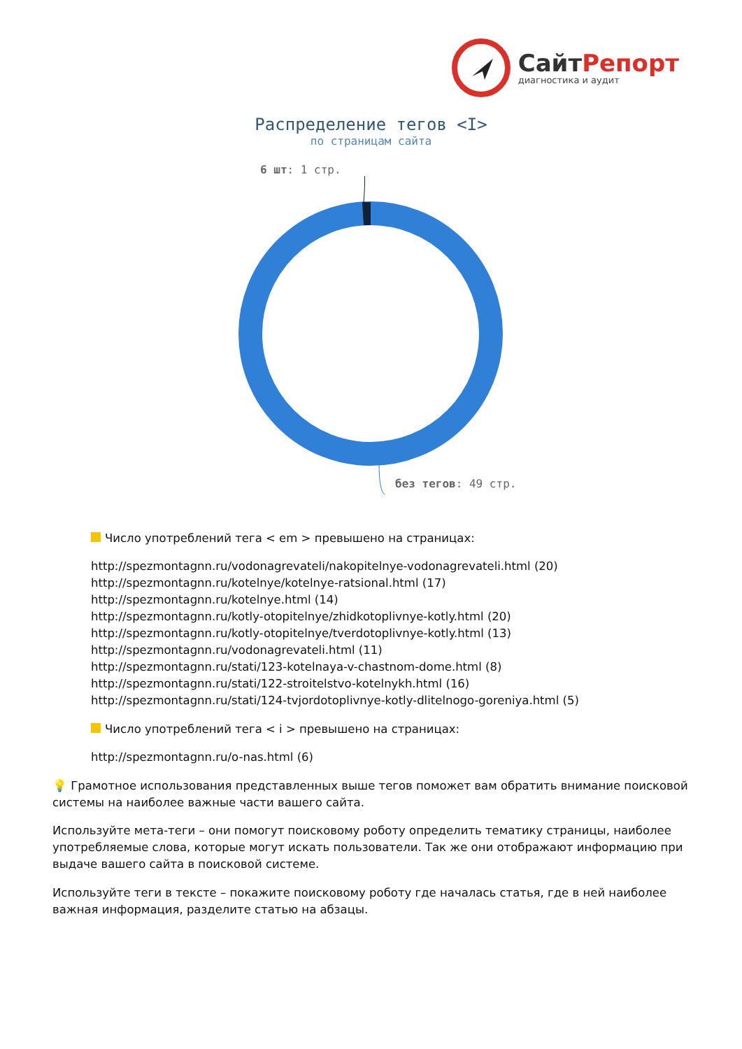СайтРепорт
диагностика и аудит
Распределение тегов <I>
по страницам сайта
6 шт: 1 стр.
без тегов: 49 стр.
Число употреблений тега < em > превышено на страницах:
http://spezmontagnn.ru/vodonagrevateli/nakopitelnye-vodonagrevateli.html (20)
http://spezmontagnn.ru/kotelnye/kotelnye-ratsional.html (17)
http://spezmontagnn.ru/kotelnye.html (14)
http://spezmontagnn.ru/kotly-otopitelnye/zhidkotoplivnye-kotly.html (20)
http://spezmontagnn.ru/kotly-otopitelnye/tverdotoplivnye-kotly.html (13)
http://spezmontagnn.ru/vodonagrevateli.html (11)
http://spezmontagnn.ru/stati/123-kotelnaya-v-chastnom-dome.html (8)
http://spezmontagnn.ru/stati/122-stroitelstvo-kotelnykh.html (16)
http://spezmontagnn.ru/stati/124-tvjordotoplivnye-kotly-dlitelnogo-goreniya.html (5)
Число употреблений тега < i > превышено на страницах:
http://spezmontagnn.ru/o-nas.html (6)
💡 Грамотное использования представленных выше тегов поможет вам обратить внимание поисковой системы на наиболее важные части вашего сайта.
Используйте мета-теги – они помогут поисковому роботу определить тематику страницы, наиболее употребляемые слова, которые могут искать пользователи. Так же они отображают информацию при выдаче вашего сайта в поисковой системе.
Используйте теги в тексте – покажите поисковому роботу где началась статья, где в ней наиболее важная информация, разделите статью на абзацы.